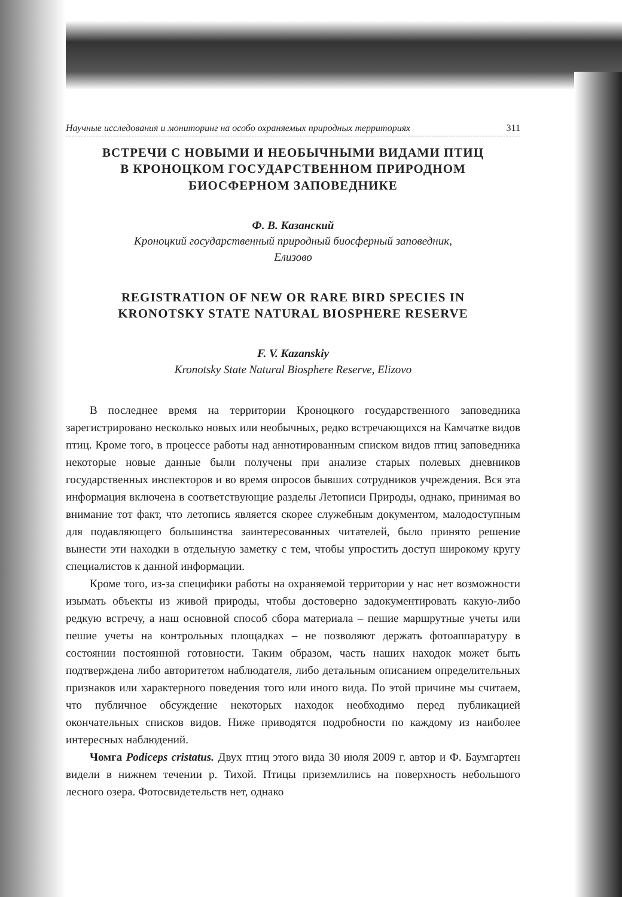Научные исследования и мониторинг на особо охраняемых природных территориях 311
ВСТРЕЧИ С НОВЫМИ И НЕОБЫЧНЫМИ ВИДАМИ ПТИЦ
В КРОНОЦКОМ ГОСУДАРСТВЕННОМ ПРИРОДНОМ
БИОСФЕРНОМ ЗАПОВЕДНИКЕ
Ф. В. Казанский
Кроноцкий государственный природный биосферный заповедник,
Елизово
REGISTRATION OF NEW OR RARE BIRD SPECIES IN
KRONOTSKY STATE NATURAL BIOSPHERE RESERVE
F. V. Kazanskiy
Kronotsky State Natural Biosphere Reserve, Elizovo
В последнее время на территории Кроноцкого государственного заповедника зарегистрировано несколько новых или необычных, редко встречающихся на Камчатке видов птиц. Кроме того, в процессе работы над аннотированным списком видов птиц заповедника некоторые новые данные были получены при анализе старых полевых дневников государственных инспекторов и во время опросов бывших сотрудников учреждения. Вся эта информация включена в соответствующие разделы Летописи Природы, однако, принимая во внимание тот факт, что летопись является скорее служебным документом, малодоступным для подавляющего большинства заинтересованных читателей, было принято решение вынести эти находки в отдельную заметку с тем, чтобы упростить доступ широкому кругу специалистов к данной информации.
Кроме того, из-за специфики работы на охраняемой территории у нас нет возможности изымать объекты из живой природы, чтобы достоверно задокументировать какую-либо редкую встречу, а наш основной способ сбора материала – пешие маршрутные учеты или пешие учеты на контрольных площадках – не позволяют держать фотоаппаратуру в состоянии постоянной готовности. Таким образом, часть наших находок может быть подтверждена либо авторитетом наблюдателя, либо детальным описанием определительных признаков или характерного поведения того или иного вида. По этой причине мы считаем, что публичное обсуждение некоторых находок необходимо перед публикацией окончательных списков видов. Ниже приводятся подробности по каждому из наиболее интересных наблюдений.
Чомга Podiceps cristatus. Двух птиц этого вида 30 июля 2009 г. автор и Ф. Баумгартен видели в нижнем течении р. Тихой. Птицы приземлились на поверхность небольшого лесного озера. Фотосвидетельств нет, однако